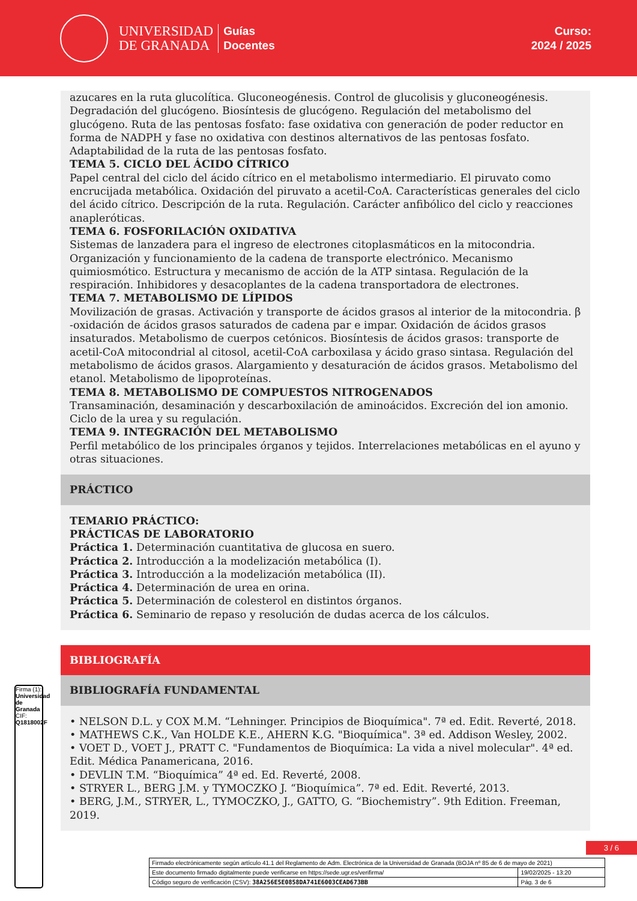UNIVERSIDAD
DE GRANADA
Guías
Docentes
Curso:
2024 / 2025
azucares en la ruta glucolítica. Gluconeogénesis. Control de glucolisis y gluconeogénesis. Degradación del glucógeno. Biosíntesis de glucógeno. Regulación del metabolismo del glucógeno. Ruta de las pentosas fosfato: fase oxidativa con generación de poder reductor en forma de NADPH y fase no oxidativa con destinos alternativos de las pentosas fosfato. Adaptabilidad de la ruta de las pentosas fosfato.
TEMA 5. CICLO DEL ÁCIDO CÍTRICO
Papel central del ciclo del ácido cítrico en el metabolismo intermediario. El piruvato como encrucijada metabólica. Oxidación del piruvato a acetil-CoA. Características generales del ciclo del ácido cítrico. Descripción de la ruta. Regulación. Carácter anfibólico del ciclo y reacciones anapleróticas.
TEMA 6. FOSFORILACIÓN OXIDATIVA
Sistemas de lanzadera para el ingreso de electrones citoplasmáticos en la mitocondria. Organización y funcionamiento de la cadena de transporte electrónico. Mecanismo quimiosmótico. Estructura y mecanismo de acción de la ATP sintasa. Regulación de la respiración. Inhibidores y desacoplantes de la cadena transportadora de electrones.
TEMA 7. METABOLISMO DE LÍPIDOS
Movilización de grasas. Activación y transporte de ácidos grasos al interior de la mitocondria. β -oxidación de ácidos grasos saturados de cadena par e impar. Oxidación de ácidos grasos insaturados. Metabolismo de cuerpos cetónicos. Biosíntesis de ácidos grasos: transporte de acetil-CoA mitocondrial al citosol, acetil-CoA carboxilasa y ácido graso sintasa. Regulación del metabolismo de ácidos grasos. Alargamiento y desaturación de ácidos grasos. Metabolismo del etanol. Metabolismo de lipoproteínas.
TEMA 8. METABOLISMO DE COMPUESTOS NITROGENADOS
Transaminación, desaminación y descarboxilación de aminoácidos. Excreción del ion amonio. Ciclo de la urea y su regulación.
TEMA 9. INTEGRACIÓN DEL METABOLISMO
Perfil metabólico de los principales órganos y tejidos. Interrelaciones metabólicas en el ayuno y otras situaciones.
PRÁCTICO
TEMARIO PRÁCTICO:
PRÁCTICAS DE LABORATORIO
Práctica 1. Determinación cuantitativa de glucosa en suero.
Práctica 2. Introducción a la modelización metabólica (I).
Práctica 3. Introducción a la modelización metabólica (II).
Práctica 4. Determinación de urea en orina.
Práctica 5. Determinación de colesterol en distintos órganos.
Práctica 6. Seminario de repaso y resolución de dudas acerca de los cálculos.
BIBLIOGRAFÍA
BIBLIOGRAFÍA FUNDAMENTAL
• NELSON D.L. y COX M.M. “Lehninger. Principios de Bioquímica". 7ª ed. Edit. Reverté, 2018.
• MATHEWS C.K., Van HOLDE K.E., AHERN K.G. "Bioquímica". 3ª ed. Addison Wesley, 2002.
• VOET D., VOET J., PRATT C. "Fundamentos de Bioquímica: La vida a nivel molecular". 4ª ed. Edit. Médica Panamericana, 2016.
• DEVLIN T.M. “Bioquímica” 4ª ed. Ed. Reverté, 2008.
• STRYER L., BERG J.M. y TYMOCZKO J. “Bioquímica”. 7ª ed. Edit. Reverté, 2013.
• BERG, J.M., STRYER, L., TYMOCZKO, J., GATTO, G. “Biochemistry”. 9th Edition. Freeman, 2019.
3 / 6
Firma (1): Universidad de Granada
CIF: Q1818002F
| Firmado electrónicamente según artículo 41.1 del Reglamento de Adm. Electrónica de la Universidad de Granada (BOJA nº 85 de 6 de mayo de 2021) | |
| Este documento firmado digitalmente puede verificarse en https://sede.ugr.es/verifirma/ | 19/02/2025 - 13:20 |
| Código seguro de verificación (CSV): 38A256E5E0858DA741E6003CEAD673BB | Pág. 3 de 6 |